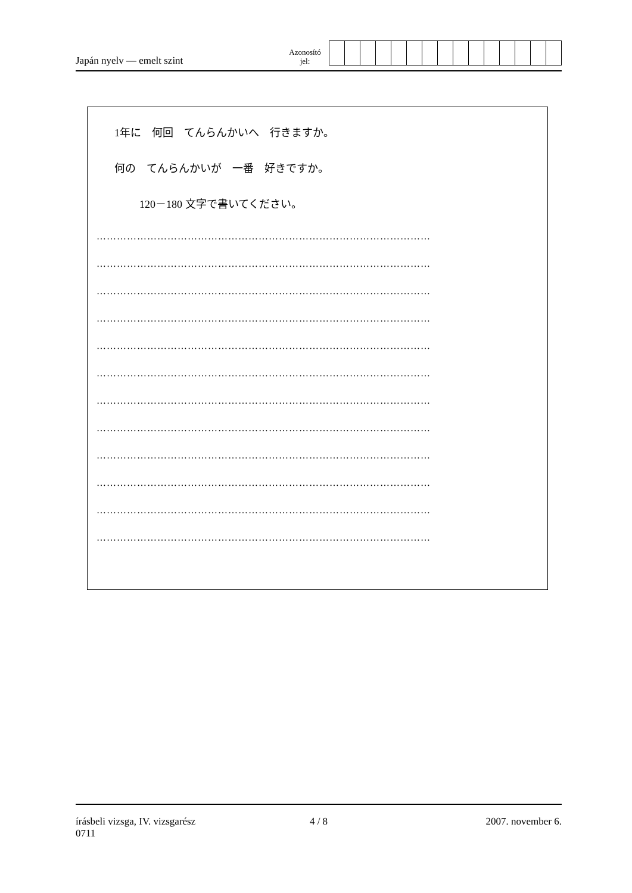Japán nyelv — emelt szint
Azonosító
jel:
1年に　何回　てんらんかいへ　行きますか。
何の　てんらんかいが　一番　好きですか。
120－180 文字で書いてください。
………………………………………………………………………………………
………………………………………………………………………………………
………………………………………………………………………………………
………………………………………………………………………………………
………………………………………………………………………………………
………………………………………………………………………………………
………………………………………………………………………………………
………………………………………………………………………………………
………………………………………………………………………………………
………………………………………………………………………………………
………………………………………………………………………………………
………………………………………………………………………………………
írásbeli vizsga, IV. vizsgarész
0711
4 / 8 2007. november 6.